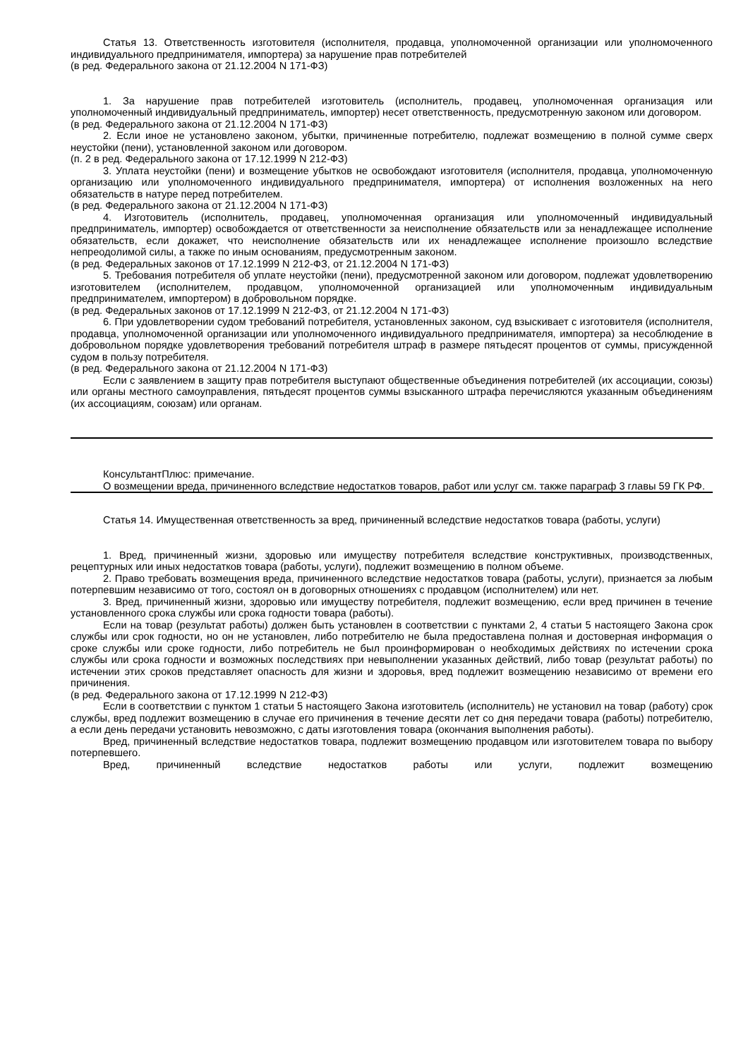Статья 13. Ответственность изготовителя (исполнителя, продавца, уполномоченной организации или уполномоченного индивидуального предпринимателя, импортера) за нарушение прав потребителей
(в ред. Федерального закона от 21.12.2004 N 171-ФЗ)
1. За нарушение прав потребителей изготовитель (исполнитель, продавец, уполномоченная организация или уполномоченный индивидуальный предприниматель, импортер) несет ответственность, предусмотренную законом или договором.
(в ред. Федерального закона от 21.12.2004 N 171-ФЗ)
2. Если иное не установлено законом, убытки, причиненные потребителю, подлежат возмещению в полной сумме сверх неустойки (пени), установленной законом или договором.
(п. 2 в ред. Федерального закона от 17.12.1999 N 212-ФЗ)
3. Уплата неустойки (пени) и возмещение убытков не освобождают изготовителя (исполнителя, продавца, уполномоченную организацию или уполномоченного индивидуального предпринимателя, импортера) от исполнения возложенных на него обязательств в натуре перед потребителем.
(в ред. Федерального закона от 21.12.2004 N 171-ФЗ)
4. Изготовитель (исполнитель, продавец, уполномоченная организация или уполномоченный индивидуальный предприниматель, импортер) освобождается от ответственности за неисполнение обязательств или за ненадлежащее исполнение обязательств, если докажет, что неисполнение обязательств или их ненадлежащее исполнение произошло вследствие непреодолимой силы, а также по иным основаниям, предусмотренным законом.
(в ред. Федеральных законов от 17.12.1999 N 212-ФЗ, от 21.12.2004 N 171-ФЗ)
5. Требования потребителя об уплате неустойки (пени), предусмотренной законом или договором, подлежат удовлетворению изготовителем (исполнителем, продавцом, уполномоченной организацией или уполномоченным индивидуальным предпринимателем, импортером) в добровольном порядке.
(в ред. Федеральных законов от 17.12.1999 N 212-ФЗ, от 21.12.2004 N 171-ФЗ)
6. При удовлетворении судом требований потребителя, установленных законом, суд взыскивает с изготовителя (исполнителя, продавца, уполномоченной организации или уполномоченного индивидуального предпринимателя, импортера) за несоблюдение в добровольном порядке удовлетворения требований потребителя штраф в размере пятьдесят процентов от суммы, присужденной судом в пользу потребителя.
(в ред. Федерального закона от 21.12.2004 N 171-ФЗ)
Если с заявлением в защиту прав потребителя выступают общественные объединения потребителей (их ассоциации, союзы) или органы местного самоуправления, пятьдесят процентов суммы взысканного штрафа перечисляются указанным объединениям (их ассоциациям, союзам) или органам.
КонсультантПлюс: примечание.
О возмещении вреда, причиненного вследствие недостатков товаров, работ или услуг см. также параграф 3 главы 59 ГК РФ.
Статья 14. Имущественная ответственность за вред, причиненный вследствие недостатков товара (работы, услуги)
1. Вред, причиненный жизни, здоровью или имуществу потребителя вследствие конструктивных, производственных, рецептурных или иных недостатков товара (работы, услуги), подлежит возмещению в полном объеме.
2. Право требовать возмещения вреда, причиненного вследствие недостатков товара (работы, услуги), признается за любым потерпевшим независимо от того, состоял он в договорных отношениях с продавцом (исполнителем) или нет.
3. Вред, причиненный жизни, здоровью или имуществу потребителя, подлежит возмещению, если вред причинен в течение установленного срока службы или срока годности товара (работы).
Если на товар (результат работы) должен быть установлен в соответствии с пунктами 2, 4 статьи 5 настоящего Закона срок службы или срок годности, но он не установлен, либо потребителю не была предоставлена полная и достоверная информация о сроке службы или сроке годности, либо потребитель не был проинформирован о необходимых действиях по истечении срока службы или срока годности и возможных последствиях при невыполнении указанных действий, либо товар (результат работы) по истечении этих сроков представляет опасность для жизни и здоровья, вред подлежит возмещению независимо от времени его причинения.
(в ред. Федерального закона от 17.12.1999 N 212-ФЗ)
Если в соответствии с пунктом 1 статьи 5 настоящего Закона изготовитель (исполнитель) не установил на товар (работу) срок службы, вред подлежит возмещению в случае его причинения в течение десяти лет со дня передачи товара (работы) потребителю, а если день передачи установить невозможно, с даты изготовления товара (окончания выполнения работы).
Вред, причиненный вследствие недостатков товара, подлежит возмещению продавцом или изготовителем товара по выбору потерпевшего.
Вред, причиненный вследствие недостатков работы или услуги, подлежит возмещению